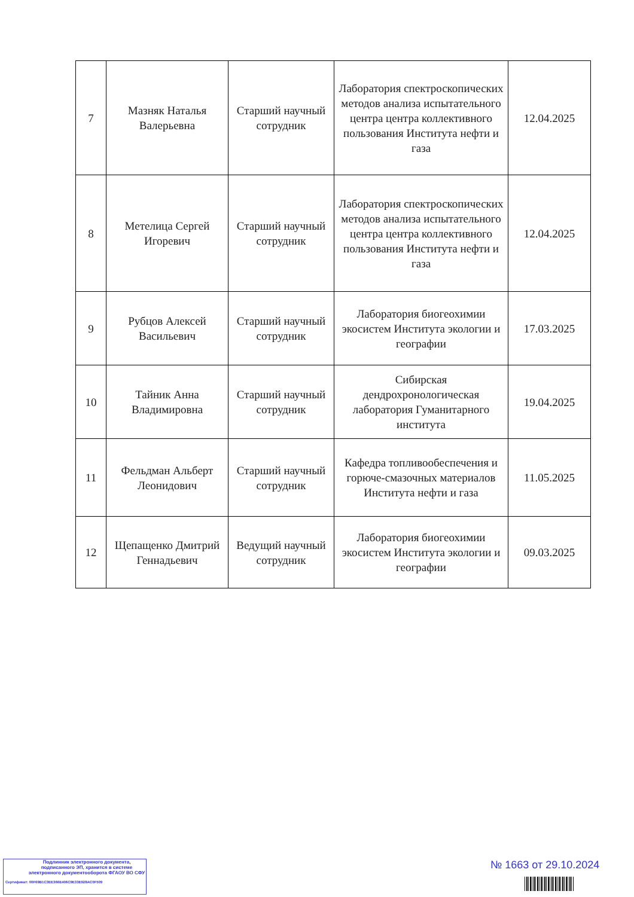| 7 | Мазняк Наталья Валерьевна | Старший научный сотрудник | Лаборатория спектроскопических методов анализа испытательного центра центра коллективного пользования Института нефти и газа | 12.04.2025 |
| 8 | Метелица Сергей Игоревич | Старший научный сотрудник | Лаборатория спектроскопических методов анализа испытательного центра центра коллективного пользования Института нефти и газа | 12.04.2025 |
| 9 | Рубцов Алексей Васильевич | Старший научный сотрудник | Лаборатория биогеохимии экосистем Института экологии и географии | 17.03.2025 |
| 10 | Тайник Анна Владимировна | Старший научный сотрудник | Сибирская дендрохронологическая лаборатория Гуманитарного института | 19.04.2025 |
| 11 | Фельдман Альберт Леонидович | Старший научный сотрудник | Кафедра топливообеспечения и горюче-смазочных материалов Института нефти и газа | 11.05.2025 |
| 12 | Щепащенко Дмитрий Геннадьевич | Ведущий научный сотрудник | Лаборатория биогеохимии экосистем Института экологии и географии | 09.03.2025 |
Подлинник электронного документа, подписанного ЭП, хранится в системе электронного документооборота ФГАОУ ВО СФУ
Сертификат: 00F69B1C3EE366E406C9E33E928AC0F509
№ 1663 от 29.10.2024